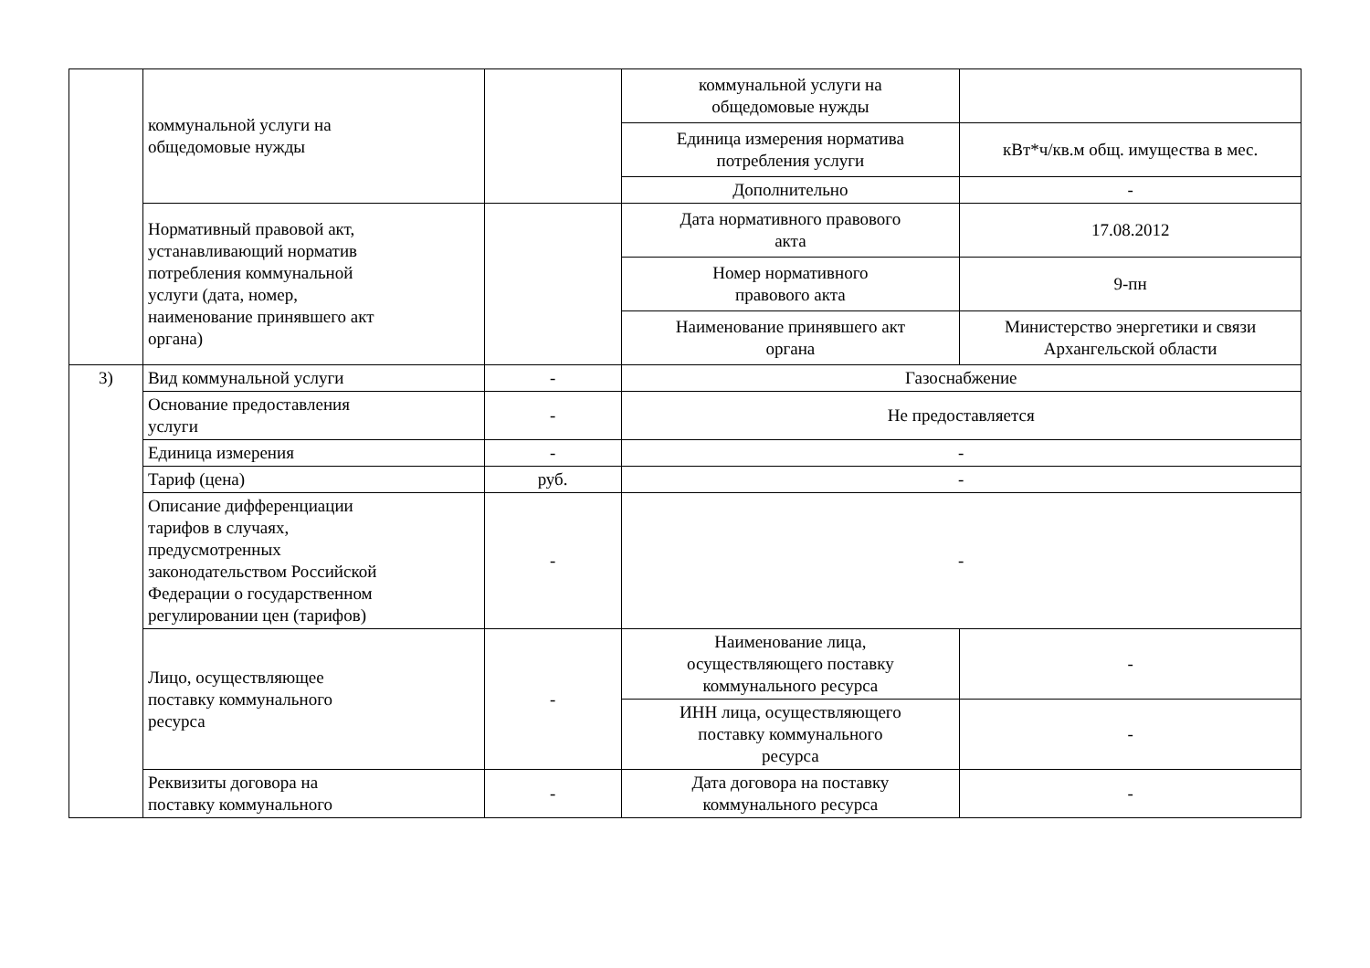| | коммунальной услуги на общедомовые нужды | | коммунальной услуги на общедомовые нужды | |
| | | | Единица измерения норматива потребления услуги | кВт*ч/кв.м общ. имущества в мес. |
| | | | Дополнительно | - |
| | Нормативный правовой акт, устанавливающий норматив потребления коммунальной услуги (дата, номер, наименование принявшего акт органа) | | Дата нормативного правового акта | 17.08.2012 |
| | | | Номер нормативного правового акта | 9-пн |
| | | | Наименование принявшего акт органа | Министерство энергетики и связи Архангельской области |
| 3) | Вид коммунальной услуги | - | Газоснабжение | |
| | Основание предоставления услуги | - | Не предоставляется | |
| | Единица измерения | - | - | |
| | Тариф (цена) | руб. | - | |
| | Описание дифференциации тарифов в случаях, предусмотренных законодательством Российской Федерации о государственном регулировании цен (тарифов) | - | - | |
| | Лицо, осуществляющее поставку коммунального ресурса | - | Наименование лица, осуществляющего поставку коммунального ресурса | - |
| | | | ИНН лица, осуществляющего поставку коммунального ресурса | - |
| | Реквизиты договора на поставку коммунального | - | Дата договора на поставку коммунального ресурса | - |